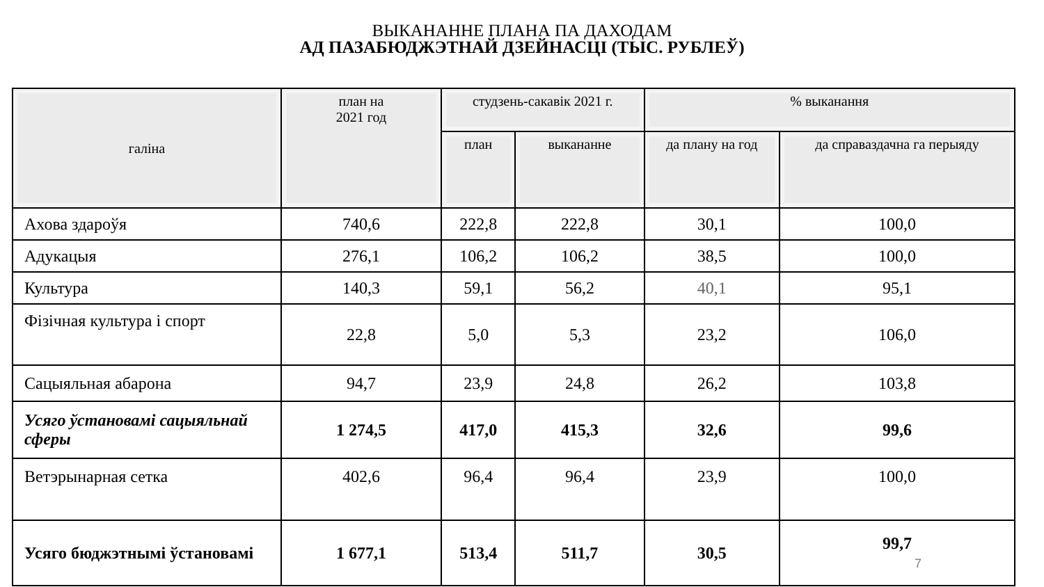ВЫКАНАННЕ ПЛАНА ПА ДАХОДАМ
АД ПАЗАБЮДЖЭТНАЙ ДЗЕЙНАСЦІ (ТЫС. РУБЛЕЎ)
| галіна | план на 2021 год | студзень-сакавік 2021 г. | | % выканання | |
| --- | --- | --- | --- | --- | --- |
| | | план | выкананне | да плану на год | да справаздачна га перыяду |
| Ахова здароўя | 740,6 | 222,8 | 222,8 | 30,1 | 100,0 |
| Адукацыя | 276,1 | 106,2 | 106,2 | 38,5 | 100,0 |
| Культура | 140,3 | 59,1 | 56,2 | 40,1 | 95,1 |
| Фізічная культура і спорт | 22,8 | 5,0 | 5,3 | 23,2 | 106,0 |
| Сацыяльная абарона | 94,7 | 23,9 | 24,8 | 26,2 | 103,8 |
| Усяго ўстановамі сацыяльнай сферы | 1 274,5 | 417,0 | 415,3 | 32,6 | 99,6 |
| Ветэрынарная сетка | 402,6 | 96,4 | 96,4 | 23,9 | 100,0 |
| Усяго бюджэтнымі ўстановамі | 1 677,1 | 513,4 | 511,7 | 30,5 | 99,7 7 |